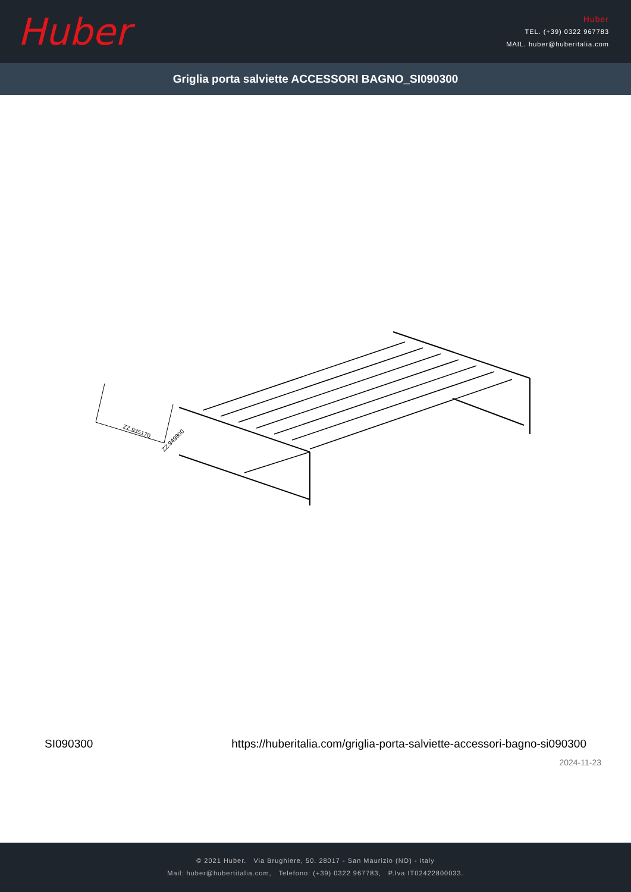Huber
Huber
TEL. (+39) 0322 967783
MAIL. huber@huberitalia.com
Griglia porta salviette ACCESSORI BAGNO_SI090300
ZZ.935170
ZZ.949800
SI090300
https://huberitalia.com/griglia-porta-salviette-accessori-bagno-si090300
2024-11-23
© 2021 Huber. Via Brughiere, 50. 28017 - San Maurizio (NO) - Italy
Mail: huber@hubertitalia.com, Telefono: (+39) 0322 967783, P.Iva IT02422800033.